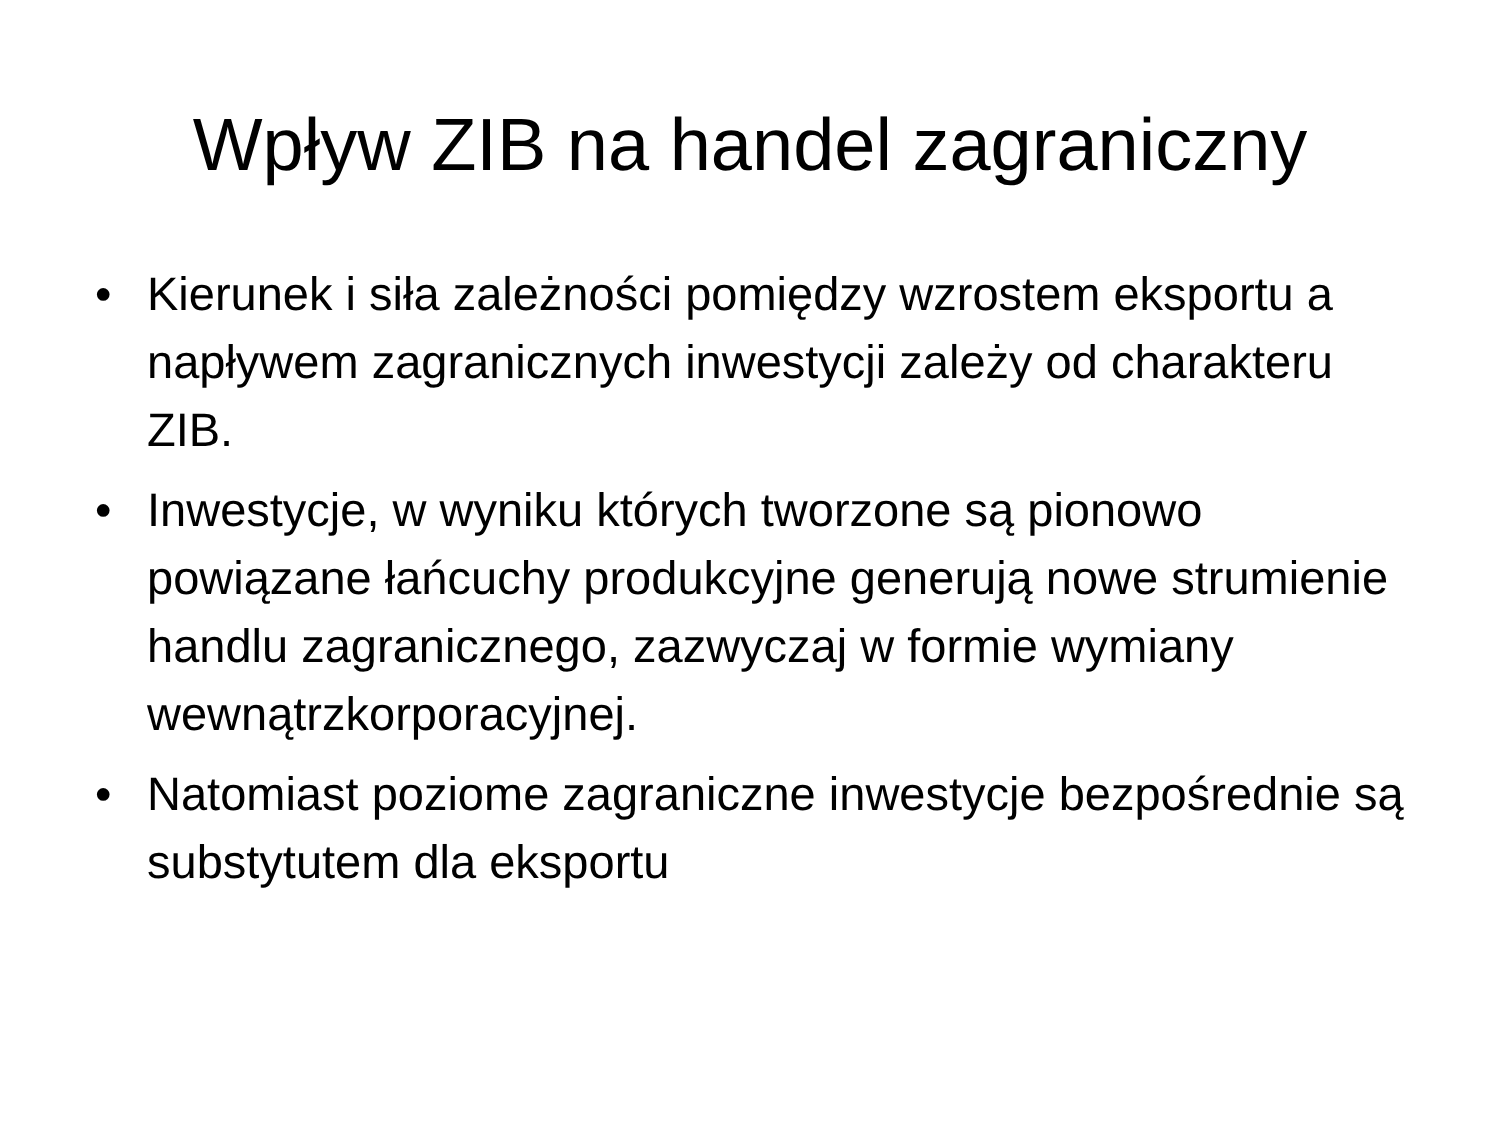Wpływ ZIB na handel zagraniczny
• Kierunek i siła zależności pomiędzy wzrostem eksportu a napływem zagranicznych inwestycji zależy od charakteru ZIB.
• Inwestycje, w wyniku których tworzone są pionowo powiązane łańcuchy produkcyjne generują nowe strumienie handlu zagranicznego, zazwyczaj w formie wymiany wewnątrzkorporacyjnej.
• Natomiast poziome zagraniczne inwestycje bezpośrednie są substytutem dla eksportu